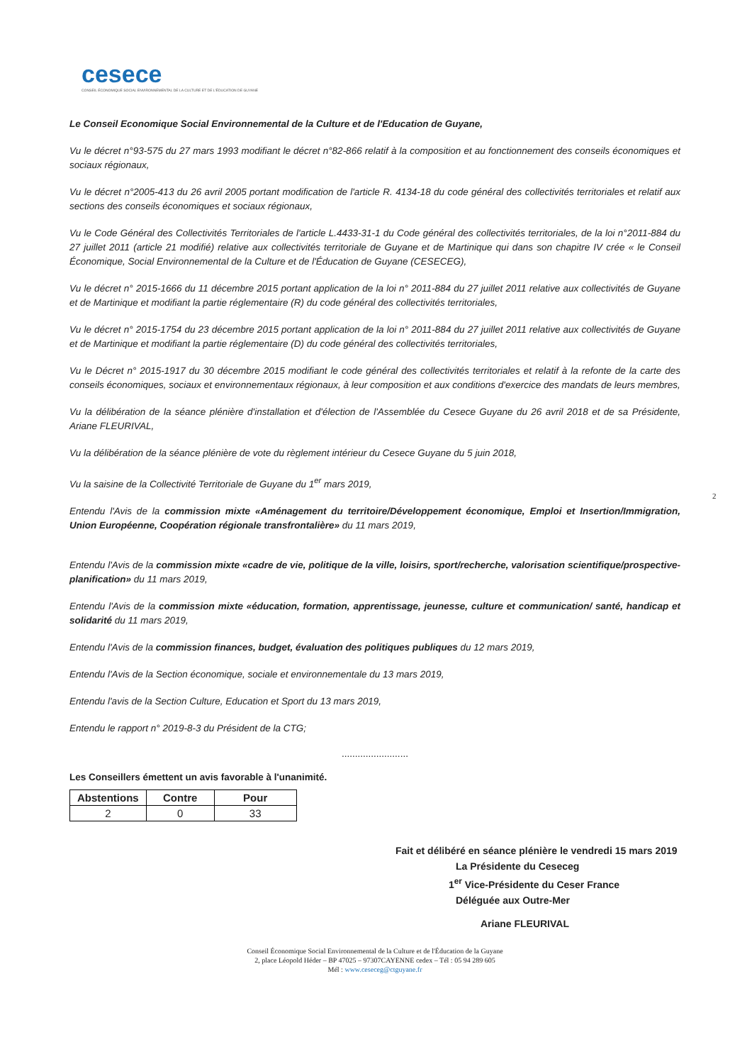cesece
CONSEIL ÉCONOMIQUE SOCIAL ENVIRONNEMENTAL DE LA CULTURE ET DE L'ÉDUCATION DE GUYANE
Le Conseil Economique Social Environnemental de la Culture et de l'Education de Guyane,
Vu le décret n°93-575 du 27 mars 1993 modifiant le décret n°82-866 relatif à la composition et au fonctionnement des conseils économiques et sociaux régionaux,
Vu le décret n°2005-413 du 26 avril 2005 portant modification de l'article R. 4134-18 du code général des collectivités territoriales et relatif aux sections des conseils économiques et sociaux régionaux,
Vu le Code Général des Collectivités Territoriales de l'article L.4433-31-1 du Code général des collectivités territoriales, de la loi n°2011-884 du 27 juillet 2011 (article 21 modifié) relative aux collectivités territoriale de Guyane et de Martinique qui dans son chapitre IV crée « le Conseil Économique, Social Environnemental de la Culture et de l'Éducation de Guyane (CESECEG),
Vu le décret n° 2015-1666 du 11 décembre 2015 portant application de la loi n° 2011-884 du 27 juillet 2011 relative aux collectivités de Guyane et de Martinique et modifiant la partie réglementaire (R) du code général des collectivités territoriales,
Vu le décret n° 2015-1754 du 23 décembre 2015 portant application de la loi n° 2011-884 du 27 juillet 2011 relative aux collectivités de Guyane et de Martinique et modifiant la partie réglementaire (D) du code général des collectivités territoriales,
Vu le Décret n° 2015-1917 du 30 décembre 2015 modifiant le code général des collectivités territoriales et relatif à la refonte de la carte des conseils économiques, sociaux et environnementaux régionaux, à leur composition et aux conditions d'exercice des mandats de leurs membres,
Vu la délibération de la séance plénière d'installation et d'élection de l'Assemblée du Cesece Guyane du 26 avril 2018 et de sa Présidente, Ariane FLEURIVAL,
Vu la délibération de la séance plénière de vote du règlement intérieur du Cesece Guyane du 5 juin 2018,
Vu la saisine de la Collectivité Territoriale de Guyane du 1<sup>er</sup> mars 2019,
Entendu l'Avis de la commission mixte «Aménagement du territoire/Développement économique, Emploi et Insertion/Immigration, Union Européenne, Coopération régionale transfrontalière» du 11 mars 2019,
Entendu l'Avis de la commission mixte «cadre de vie, politique de la ville, loisirs, sport/recherche, valorisation scientifique/prospective-planification» du 11 mars 2019,
Entendu l'Avis de la commission mixte «éducation, formation, apprentissage, jeunesse, culture et communication/ santé, handicap et solidarité du 11 mars 2019,
Entendu l'Avis de la commission finances, budget, évaluation des politiques publiques du 12 mars 2019,
Entendu l'Avis de la Section économique, sociale et environnementale du 13 mars 2019,
Entendu l'avis de la Section Culture, Education et Sport du 13 mars 2019,
Entendu le rapport n° 2019-8-3 du Président de la CTG;
.........................
Les Conseillers émettent un avis favorable à l'unanimité.
| Abstentions | Contre | Pour |
| --- | --- | --- |
| 2 | 0 | 33 |
Fait et délibéré en séance plénière le vendredi 15 mars 2019
La Présidente du Ceseceg
1<sup>er</sup> Vice-Présidente du Ceser France
Déléguée aux Outre-Mer
Ariane FLEURIVAL
Conseil Économique Social Environnemental de la Culture et de l'Éducation de la Guyane
2, place Léopold Héder – BP 47025 – 97307CAYENNE cedex – Tél : 05 94 289 605
Mél : www.ceseceg@ctguyane.fr
2